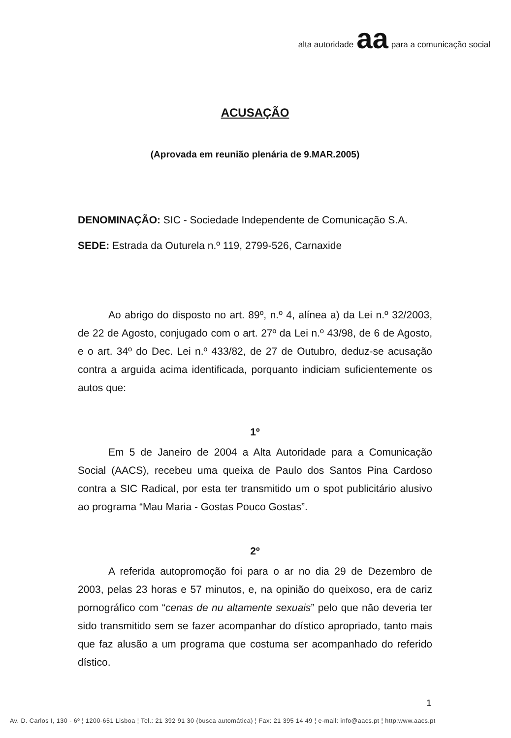alta autoridade aa para a comunicação social
ACUSAÇÃO
(Aprovada em reunião plenária de 9.MAR.2005)
DENOMINAÇÃO: SIC - Sociedade Independente de Comunicação S.A.
SEDE: Estrada da Outurela n.º 119, 2799-526, Carnaxide
Ao abrigo do disposto no art. 89º, n.º 4, alínea a) da Lei n.º 32/2003, de 22 de Agosto, conjugado com o art. 27º da Lei n.º 43/98, de 6 de Agosto, e o art. 34º do Dec. Lei n.º 433/82, de 27 de Outubro, deduz-se acusação contra a arguida acima identificada, porquanto indiciam suficientemente os autos que:
1º
Em 5 de Janeiro de 2004 a Alta Autoridade para a Comunicação Social (AACS), recebeu uma queixa de Paulo dos Santos Pina Cardoso contra a SIC Radical, por esta ter transmitido um o spot publicitário alusivo ao programa “Mau Maria - Gostas Pouco Gostas”.
2º
A referida autopromoção foi para o ar no dia 29 de Dezembro de 2003, pelas 23 horas e 57 minutos, e, na opinião do queixoso, era de cariz pornográfico com “cenas de nu altamente sexuais” pelo que não deveria ter sido transmitido sem se fazer acompanhar do dístico apropriado, tanto mais que faz alusão a um programa que costuma ser acompanhado do referido dístico.
1
Av. D. Carlos I, 130 - 6º ¦ 1200-651 Lisboa ¦ Tel.: 21 392 91 30 (busca automática) ¦ Fax: 21 395 14 49 ¦ e-mail: info@aacs.pt ¦ http:www.aacs.pt